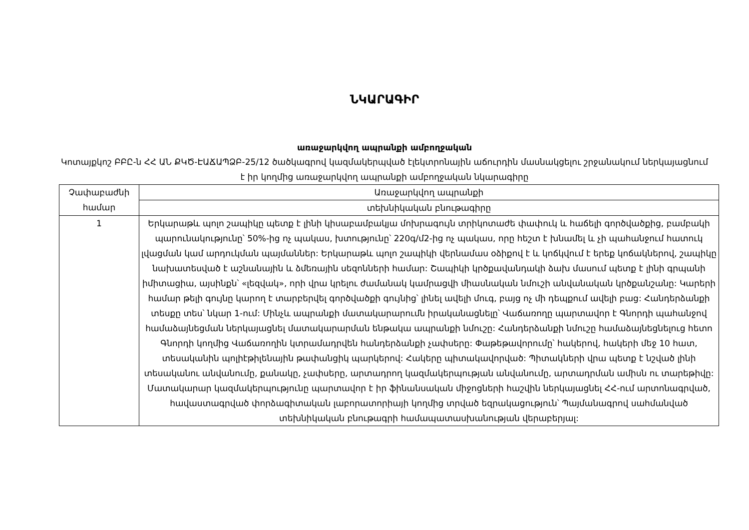ՆԿԱՐԱԳԻՐ
առաջարկվող ապրանքի ամբողջական
Կոտայքկոշ ԲԲԸ-ն ՀՀ ԱՆ ՔԿԾ-ԷԱՃԱՊՁԲ-25/12 ծածկագրով կազմակերպված էլեկտրոնային աճուրդին մասնակցելու շրջանակում ներկայացնում է իր կողմից առաջարկվող ապրանքի ամբողջական նկարագիրը
| Չափաբաժնի համար | Առաջարկվող ապրանքի |
| | տեխնիկական բնութագիրը |
| 1 | Երկարաթև պոլո շապիկը պետք է լինի կիսաբամբակյա մոխրագույն տրիկոտաժե փափուկ և հաճելի գործվածքից, բամբակի պարունակությունը՝ 50%-ից ոչ պակաս, խտությունը՝ 220գ/մ2-ից ոչ պակաս, որը հեշտ է խնամել և չի պահանջում հատուկ լվացման կամ արդուկման պայմաններ: Երկարաթև պոլո շապիկի վերնամաս օձիքով է և կոճկվում է երեք կոճակներով, շապիկը նախատեսված է աշնանային և ձմեռային սեզոնների համար: Շապիկի կրծքավանդակի ձախ մասում պետք է լինի գրպանի իմիտացիա, այսինքն՝ «լեզվակ», որի վրա կրելու ժամանակ կամրացվի միասնական նմուշի անվանական կրծքանշանը: Կարերի համար թելի գույնը կարող է տարբերվել գործվածքի գույնից՝ լինել ավելի մուգ, բայց ոչ մի դեպքում ավելի բաց: Հանդերձանքի տեսքը տես՝ նկար 1-ում: Մինչև ապրանքի մատակարարումն իրականացնելը՝ Վաճառողը պարտավոր է Գնորդի պահանջով համաձայնեցման ներկայացնել մատակարարման ենթակա ապրանքի նմուշը: Հանդերձանքի նմուշը համաձայնեցնելուց հետո Գնորդի կողմից Վաճառողին կտրամադրվեն հանդերձանքի չափսերը: Փաթեթավորումը՝ հակերով, հակերի մեջ 10 հատ, տեսականին պոլիէթիլենային թափանցիկ պարկերով: Հակերը պիտակավորված: Պիտակների վրա պետք է նշված լինի տեսականու անվանումը, քանակը, չափսերը, արտադրող կազմակերպության անվանումը, արտադրման ամիսն ու տարեթիվը: Մատակարար կազմակերպությունը պարտավոր է իր ֆինանսական միջոցների հաշվին ներկայացնել ՀՀ-ում արտոնագրված, հավաստագրված փորձագիտական լաբորատորիայի կողմից տրված եզրակացություն՝ Պայմանագրով սահմանված տեխնիկական բնութագրի համապատասխանության վերաբերյալ: |